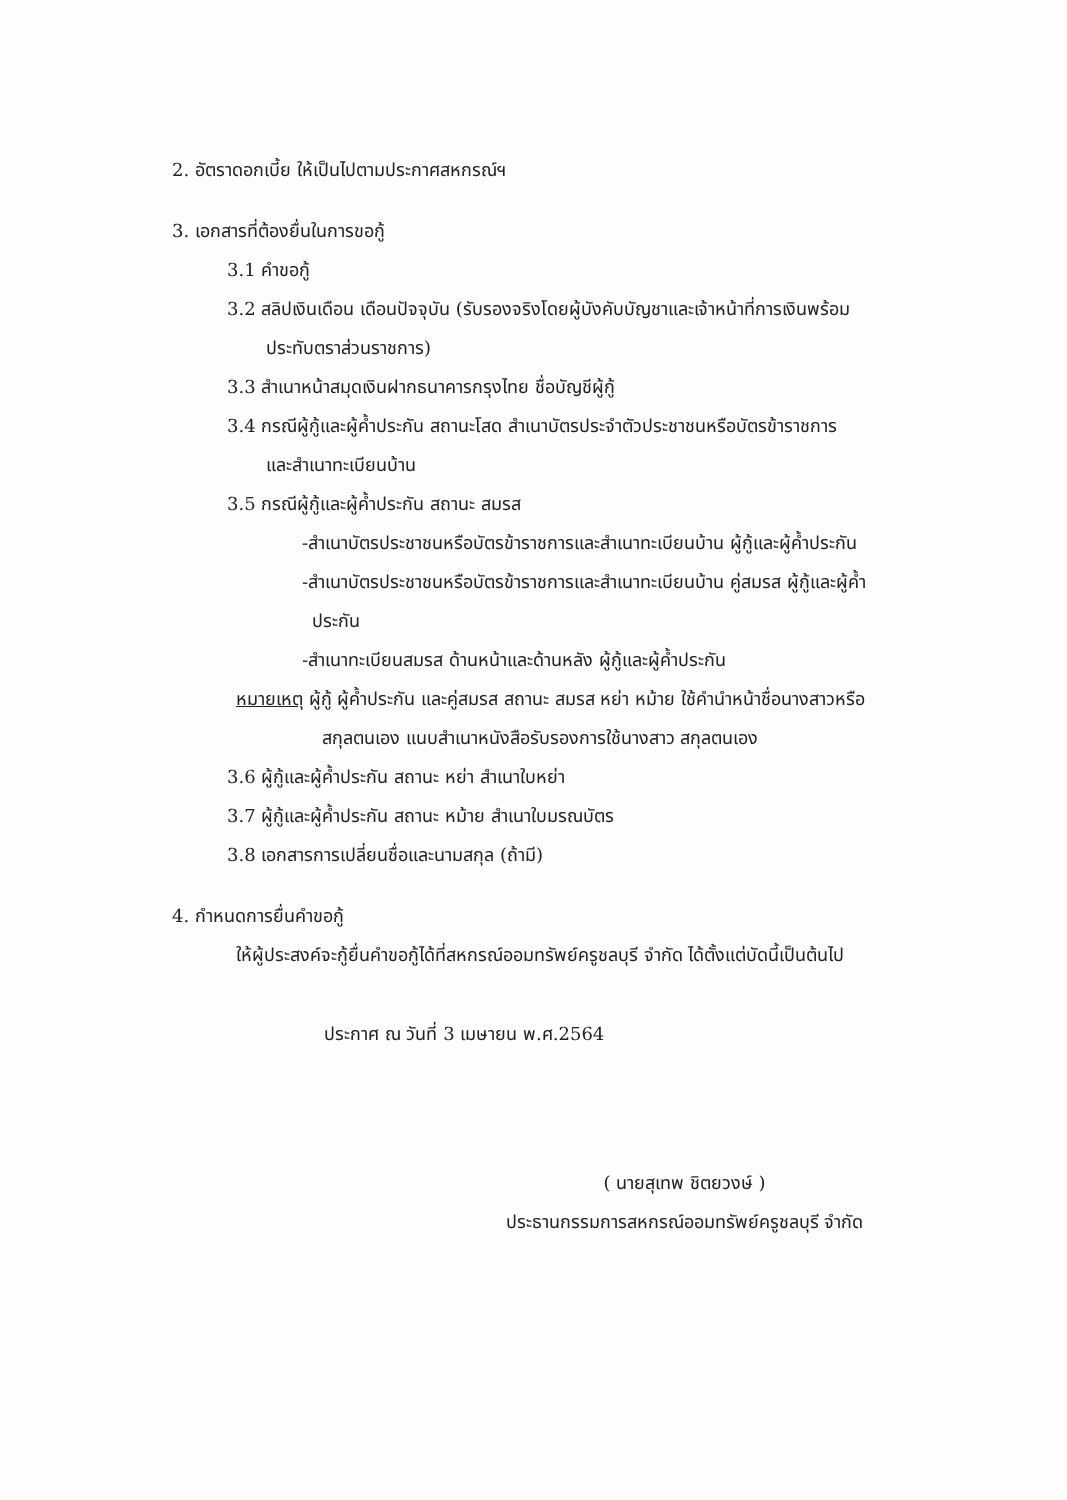2. อัตราดอกเบี้ย ให้เป็นไปตามประกาศสหกรณ์ฯ
3. เอกสารที่ต้องยื่นในการขอกู้
3.1 คำขอกู้
3.2 สลิปเงินเดือน เดือนปัจจุบัน (รับรองจริงโดยผู้บังคับบัญชาและเจ้าหน้าที่การเงินพร้อม
ประทับตราส่วนราชการ)
3.3 สำเนาหน้าสมุดเงินฝากธนาคารกรุงไทย ชื่อบัญชีผู้กู้
3.4 กรณีผู้กู้และผู้ค้ำประกัน สถานะโสด สำเนาบัตรประจำตัวประชาชนหรือบัตรข้าราชการ
และสำเนาทะเบียนบ้าน
3.5 กรณีผู้กู้และผู้ค้ำประกัน สถานะ สมรส
-สำเนาบัตรประชาชนหรือบัตรข้าราชการและสำเนาทะเบียนบ้าน ผู้กู้และผู้ค้ำประกัน
-สำเนาบัตรประชาชนหรือบัตรข้าราชการและสำเนาทะเบียนบ้าน คู่สมรส ผู้กู้และผู้ค้ำ
ประกัน
-สำเนาทะเบียนสมรส ด้านหน้าและด้านหลัง ผู้กู้และผู้ค้ำประกัน
หมายเหตุ ผู้กู้ ผู้ค้ำประกัน และคู่สมรส สถานะ สมรส หย่า หม้าย ใช้คำนำหน้าชื่อนางสาวหรือ
สกุลตนเอง แนบสำเนาหนังสือรับรองการใช้นางสาว สกุลตนเอง
3.6 ผู้กู้และผู้ค้ำประกัน สถานะ หย่า สำเนาใบหย่า
3.7 ผู้กู้และผู้ค้ำประกัน สถานะ หม้าย สำเนาใบมรณบัตร
3.8 เอกสารการเปลี่ยนชื่อและนามสกุล (ถ้ามี)
4. กำหนดการยื่นคำขอกู้
ให้ผู้ประสงค์จะกู้ยื่นคำขอกู้ได้ที่สหกรณ์ออมทรัพย์ครูชลบุรี จำกัด ได้ตั้งแต่บัดนี้เป็นต้นไป
ประกาศ ณ วันที่ 3 เมษายน พ.ศ.2564
( นายสุเทพ ชิตยวงษ์ )
ประธานกรรมการสหกรณ์ออมทรัพย์ครูชลบุรี จำกัด